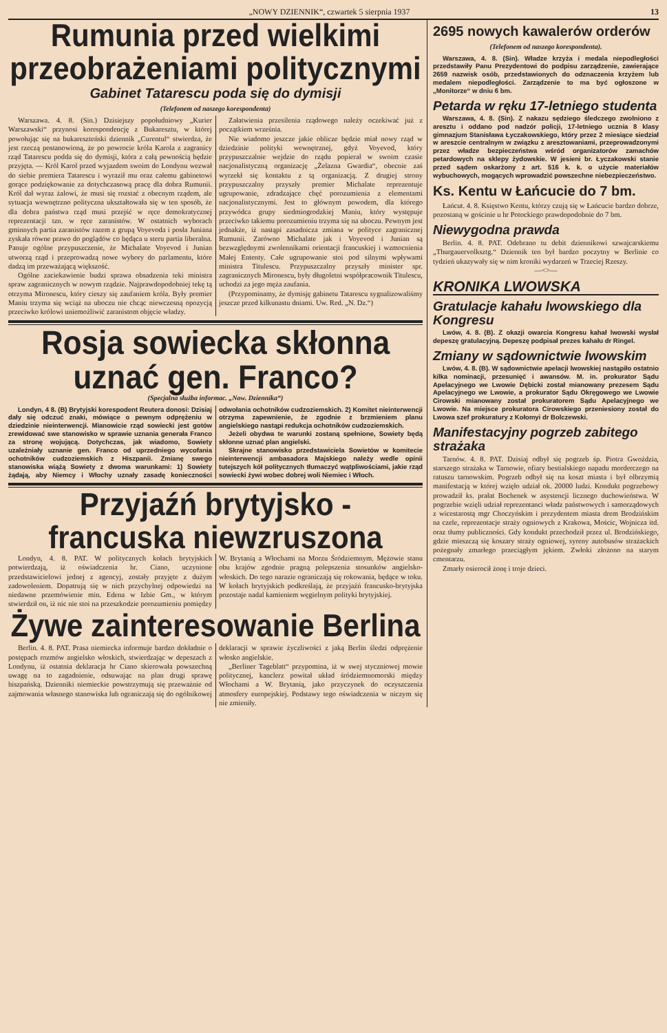„NOWY DZIENNIK“, czwartek 5 sierpnia 1937 13
Rumunia przed wielkimi przeobrażeniami politycznymi
Gabinet Tatarescu poda się do dymisji
(Telefonem od naszego korespondenta)
Warszawa. 4. 8. (Sin.) Dzisiejszy popołudniowy „Kurier Warszawski“ przynosi korespondencję z Bukaresztu, w której powołując się na bukareszteński dziennik „Curentul“ stwierdza, że jest rzeczą postanowioną, że po powrocie króla Karola z zagranicy rząd Tatarescu podda się do dymisji, która z całą pewnością będzie przyjęta. — Król Karol przed wyjazdem swoim do Londynu wezwał do siebie premiera Tatarescu i wyraził mu oraz całemu gabinetowi gorące podziękowanie za dotychczasową pracę dla dobra Rumunii. Król dał wyraz żalowi, że musi się rozstać z obecnym rządem, ale sytuacja wewnętrzno polityczna ukształtowała się w ten sposób, że dla dobra państwa rząd musi przejść w ręce demokratycznej reprezentacji tzn. w ręce zaranistów. W ostatnich wyborach gminnych partia zaranistów razem z grupą Voyevoda i posła Juniana zyskała równe prawo do poglądów co będąca u steru partia liberalna. Panuje ogólne przypuszczenie, że Michalate Voyevod i Junian utworzą rząd i przeprowadzą nowe wybory do parlamentu, które dadzą im przeważającą większość.
Ogólne zaciekawienie budzi sprawa obsadzenia teki ministra spraw zagranicznych w nowym rządzie. Najprawdopodobniej tekę tą otrzyma Mironescu, który cieszy się zaufaniem króla. Były premier Maniu trzyma się wciąż na uboczu nie chcąc niewczesną opozycją przeciwko królowi uniemożliwić zaranistom objęcie władzy.
Załatwienia przesilenia rządowego należy oczekiwać już z początkiem września.
Nie wiadomo jeszcze jakie oblicze będzie miał nowy rząd w dziedzinie polityki wewnętrznej, gdyż Voyevod, który przypuszczalnie wejdzie do rządu popierał w swoim czasie nacjonalistyczną organizację „Żelazna Gwardia“, obecnie zaś wyrzekł się kontaktu z tą organizacją. Z drugiej strony przypuszczalny przyszły premier Michalate reprezentuje ugrupowanie, zdradzające chęć porozumienia z elementami nacjonalistycznymi. Jest to głównym powodem, dla którego przywódca grupy siedmiogrodzkiej Maniu, który występuje przeciwko takiemu porozumieniu trzyma się na uboczu. Pewnym jest jednakże, iż nastąpi zasadnicza zmiana w polityce zagranicznej Rumunii. Zarówno Michalate jak i Voyevod i Junian są bezwzględnymi zwolennikami orientacji francuskiej i wzmocnienia Małej Ententy. Całe ugrupowanie stoi pod silnymi wpływami ministra Titulescu. Przypuszczalny przyszły minister spr. zagranicznych Mironescu, były długoletni współpracownik Titulescu, uchodzi za jego męża zaufania.
(Przypominamy, że dymisję gabinetu Tatarescu sygnalizowaliśmy jeszcze przed kilkunastu dniami. Uw. Red. „N. Dz.“)
Rosja sowiecka skłonna uznać gen. Franco?
(Specjalna służba informac. „Now. Dziennika“)
Londyn, 4 8. (B) Brytyjski korespodent Reutera donosi: Dzisiaj dały się odczuć znaki, mówiące o pewnym odprężeniu w dziedzinie nieinterwencji. Mianowicie rząd sowiecki jest gotów zrewidować swe stanowisko w sprawie uznania generała Franco za stronę wojującą. Dotychczas, jak wiadomo, Sowiety uzależniały uznanie gen. Franco od uprzedniego wycofania ochotników cudzoziemskich z Hiszpanii. Zmianę swego stanowiska wiążą Sowiety z dwoma warunkami: 1) Sowiety żądają, aby Niemcy i Włochy uznały zasadę konieczności odwołania ochotników cudzoziemskich. 2) Komitet nieinterwencji otrzyma zapewnienie, że zgodnie z brzmieniem planu angielskiego nastąpi redukcja ochotników cudzoziemskich.
Jeżeli obydwa te warunki zostaną spełnione, Sowiety będą skłonne uznać plan angielski.
Skrajne stanowisko przedstawiciela Sowietów w komitecie nieinterwencji ambasadora Majskiego należy wedle opinii tutejszych kół politycznych tłumaczyć wątpliwościami, jakie rząd sowiecki żywi wobec dobrej woli Niemiec i Włoch.
Przyjaźń brytyjsko - francuska niewzruszona
Londyn, 4. 8. PAT. W politycznych kołach brytyjskich potwierdzają, iż oświadczenia hr. Ciano, uczynione przedstawicielowi jednej z agencyj, zostały przyjęte z dużym zadowoleniem. Dopatrują się w nich przychylnej odpowiedzi na niedawne przemówienie min. Edena w Izbie Gm., w którym stwierdził on, iż nic nie stoi na przeszkodzie porozumieniu pomiędzy W. Brytanią a Włochami na Morzu Śródziemnym. Mężowie stanu obu krajów zgodnie pragną polepszenia stosunków angielsko-włoskich. Do tego narazie ograniczają się rokowania, będące w toku. W kołach brytyjskich podkreślają, że przyjaźń francusko-brytyjska pozostaje nadal kamieniem węgielnym polityki brytyjskiej.
Żywe zainteresowanie Berlina
Berlin. 4. 8. PAT. Prasa niemiecka informuje bardzo dokładnie o postępach rozmów angielsko włoskich, stwierdzając w depeszach z Londynu, iż ostatnia deklaracja hr Ciano skierowała powszechną uwagę na to zagadnienie, odsuwając na plan drugi sprawę hiszpańską. Dzienniki niemieckie powstrzymują się przeważnie od zajmowania własnego stanowiska lub ograniczają się do ogólnikowej deklaracji w sprawie życzliwości z jaką Berlin śledzi odprężenie włosko angielskie.
„Berliner Tageblatt“ przypomina, iż w swej styczniowej mowie politycznej, kanclerz powitał układ śródziemnomorski między Włochami a W. Brytanią, jako przyczynek do oczyszczenia atmosfery europejskiej. Podstawy tego oświadczenia w niczym się nie zmieniły.
2695 nowych kawalerów orderów
(Telefonem od naszego korespondenta).
Warszawa, 4. 8. (Sin). Władze krzyża i medala niepodległości przedstawiły Panu Prezydentowi do podpisu zarządzenie, zawierające 2659 nazwisk osób, przedstawionych do odznaczenia krzyżem lub medalem niepodległości. Zarządzenie to ma być ogłoszone w „Monitorze“ w dniu 6 bm.
Petarda w ręku 17-letniego studenta
Warszawa, 4. 8. (Sin). Z nakazu sędziego śledczego zwolniono z aresztu i oddano pod nadzór policji, 17-letniego ucznia 8 klasy gimnazjum Stanisława Łyczakowskiego, który przez 2 miesiące siedział w areszcie centralnym w związku z aresztowaniami, przeprowadzonymi przez władze bezpieczeństwa wśród organizatorów zamachów petardowych na sklepy żydowskie. W jesieni br. Łyczakowski stanie przed sądem oskarżony z art. 516 k. k. o użycie materiałów wybuchowych, mogących wprowadzić powszechne niebezpieczeństwo.
Ks. Kentu w Łańcucie do 7 bm.
Łańcut. 4. 8. Księstwo Kentu, którzy czują się w Łańcucie bardzo dobrze, pozostaną w gościnie u hr Potockiego prawdopodobnie do 7 bm.
Niewygodna prawda
Berlin. 4. 8. PAT. Odebrano tu debit dziennikowi szwajcarskiemu „Thurgauervolksztg.“ Dziennik ten był bardzo poczytny w Berlinie co tydzień ukazywały się w nim kroniki wydarzeń w Trzeciej Rzeszy.
—<>—
KRONIKA LWOWSKA
Gratulacje kahału lwowskiego dla Kongresu
Lwów, 4. 8. (B). Z okazji owarcia Kongresu kahał lwowski wysłał depeszę gratulacyjną. Depeszę podpisał prezes kahału dr Ringel.
Zmiany w sądownictwie lwowskim
Lwów, 4. 8. (B). W sądownictwie apelacji lwowskiej nastąpiło ostatnio kilka nominacji, przesunięć i awansów. M. in. prokurator Sądu Apelacyjnego we Lwowie Dębicki został mianowany prezesem Sądu Apelacyjnego we Lwowie, a prokurator Sądu Okręgowego we Lwowie Cirowski mianowany został prokuratorem Sądu Apelacyjnego we Lwowie. Na miejsce prokuratora Cirowskiego przeniesiony został do Lwowa szef prokuratury z Kołomyi dr Bolczewski.
Manifestacyjny pogrzeb zabitego strażaka
Tarnów. 4. 8. PAT. Dzisiaj odbył się pogrzeb śp. Piotra Gwoździa, starszego strażaka w Tarnowie, ofiary bestialskiego napadu morderczego na ratuszu tarnowskim. Pogrzeb odbył się na koszt miasta i był olbrzymią manifestacją w której wzięło udział ok. 20000 ludzi. Kondukt pogrzebowy prowadził ks. prałat Bochenek w asystencji licznego duchowieństwa. W pogrzebie wzięli udział reprezentanci władz państwowych i samorządowych z wicestarostą mgr Choczyńskim i prezydentem miasta drem Brodzińskim na czele, reprezentacje straży ogniowych z Krakowa, Mościc, Wojnicza itd. oraz tłumy publiczności. Gdy kondukt przechodził przez ul. Brodzińskiego, gdzie mieszczą się koszary straży ogniowej, syreny autobusów strażackich pożegnały zmarłego przeciągłym jękiem. Zwłoki złożono na starym cmentarzu.
Zmarły osierocił żonę i troje dzieci.